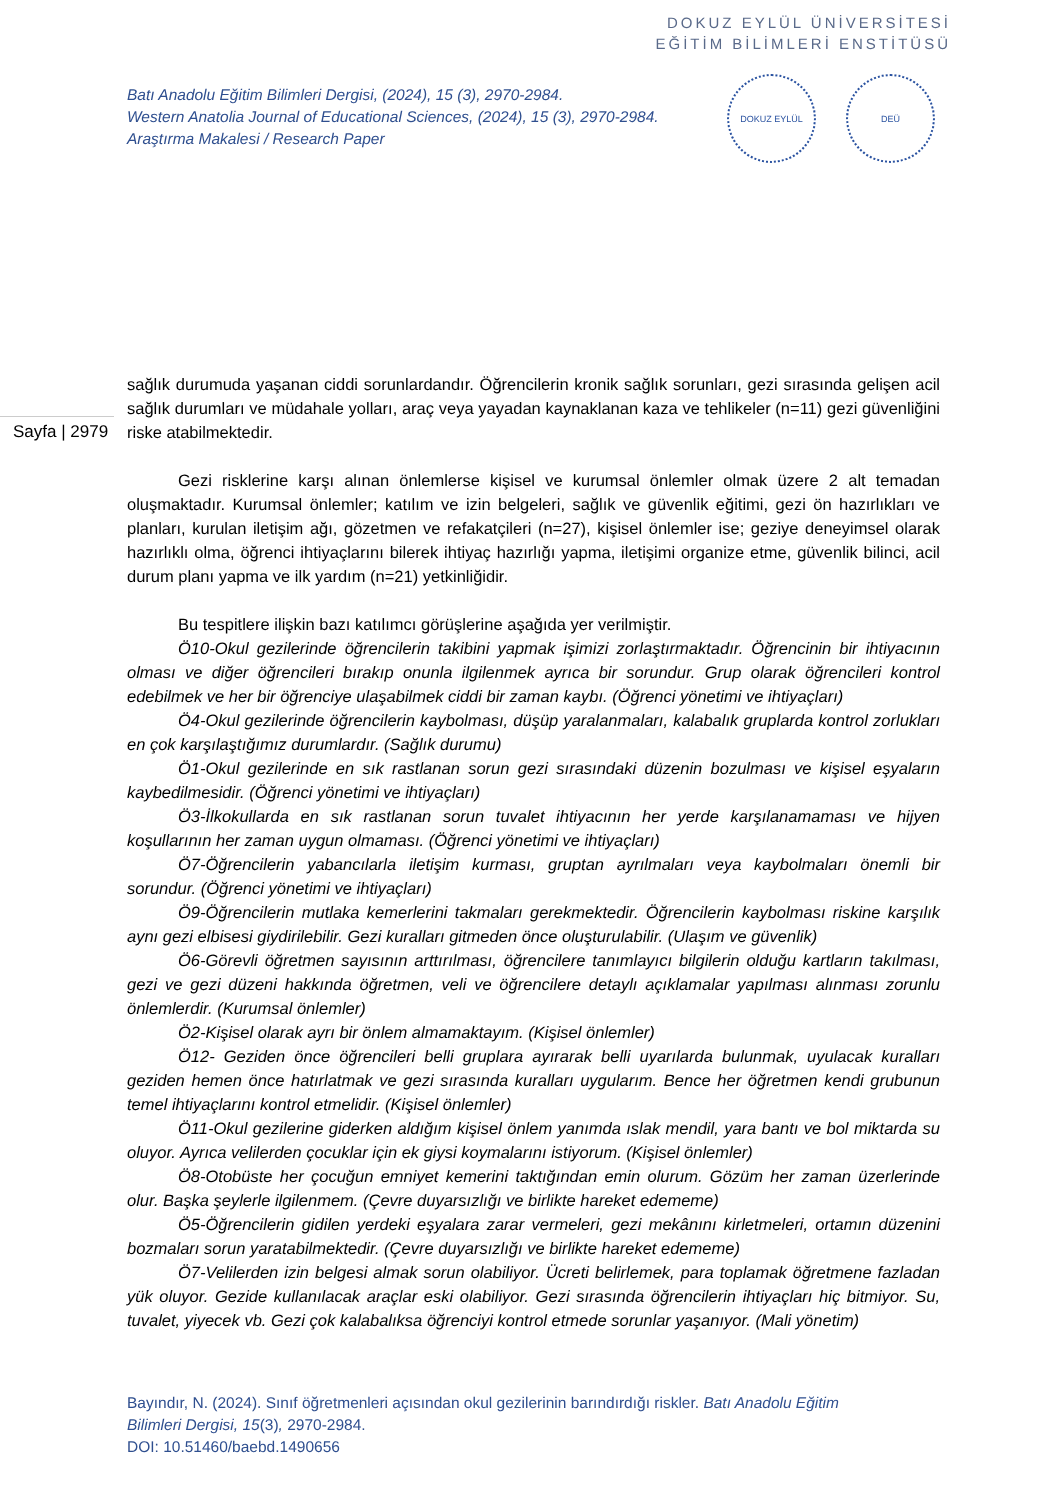DOKUZ EYLÜL ÜNİVERSİTESİ
EĞİTİM BİLİMLERİ ENSTİTÜSÜ
Batı Anadolu Eğitim Bilimleri Dergisi, (2024), 15 (3), 2970-2984.
Western Anatolia Journal of Educational Sciences, (2024), 15 (3), 2970-2984.
Araştırma Makalesi / Research Paper
DOKUZ EYLÜL DEÜ
Sayfa | 2979
sağlık durumuda yaşanan ciddi sorunlardandır. Öğrencilerin kronik sağlık sorunları, gezi sırasında gelişen acil sağlık durumları ve müdahale yolları, araç veya yayadan kaynaklanan kaza ve tehlikeler (n=11) gezi güvenliğini riske atabilmektedir.
Gezi risklerine karşı alınan önlemlerse kişisel ve kurumsal önlemler olmak üzere 2 alt temadan oluşmaktadır. Kurumsal önlemler; katılım ve izin belgeleri, sağlık ve güvenlik eğitimi, gezi ön hazırlıkları ve planları, kurulan iletişim ağı, gözetmen ve refakatçileri (n=27), kişisel önlemler ise; geziye deneyimsel olarak hazırlıklı olma, öğrenci ihtiyaçlarını bilerek ihtiyaç hazırlığı yapma, iletişimi organize etme, güvenlik bilinci, acil durum planı yapma ve ilk yardım (n=21) yetkinliğidir.
Bu tespitlere ilişkin bazı katılımcı görüşlerine aşağıda yer verilmiştir.
Ö10-Okul gezilerinde öğrencilerin takibini yapmak işimizi zorlaştırmaktadır. Öğrencinin bir ihtiyacının olması ve diğer öğrencileri bırakıp onunla ilgilenmek ayrıca bir sorundur. Grup olarak öğrencileri kontrol edebilmek ve her bir öğrenciye ulaşabilmek ciddi bir zaman kaybı. (Öğrenci yönetimi ve ihtiyaçları)
Ö4-Okul gezilerinde öğrencilerin kaybolması, düşüp yaralanmaları, kalabalık gruplarda kontrol zorlukları en çok karşılaştığımız durumlardır. (Sağlık durumu)
Ö1-Okul gezilerinde en sık rastlanan sorun gezi sırasındaki düzenin bozulması ve kişisel eşyaların kaybedilmesidir. (Öğrenci yönetimi ve ihtiyaçları)
Ö3-İlkokullarda en sık rastlanan sorun tuvalet ihtiyacının her yerde karşılanamaması ve hijyen koşullarının her zaman uygun olmaması. (Öğrenci yönetimi ve ihtiyaçları)
Ö7-Öğrencilerin yabancılarla iletişim kurması, gruptan ayrılmaları veya kaybolmaları önemli bir sorundur. (Öğrenci yönetimi ve ihtiyaçları)
Ö9-Öğrencilerin mutlaka kemerlerini takmaları gerekmektedir. Öğrencilerin kaybolması riskine karşılık aynı gezi elbisesi giydirilebilir. Gezi kuralları gitmeden önce oluşturulabilir. (Ulaşım ve güvenlik)
Ö6-Görevli öğretmen sayısının arttırılması, öğrencilere tanımlayıcı bilgilerin olduğu kartların takılması, gezi ve gezi düzeni hakkında öğretmen, veli ve öğrencilere detaylı açıklamalar yapılması alınması zorunlu önlemlerdir. (Kurumsal önlemler)
Ö2-Kişisel olarak ayrı bir önlem almamaktayım. (Kişisel önlemler)
Ö12- Geziden önce öğrencileri belli gruplara ayırarak belli uyarılarda bulunmak, uyulacak kuralları geziden hemen önce hatırlatmak ve gezi sırasında kuralları uygularım. Bence her öğretmen kendi grubunun temel ihtiyaçlarını kontrol etmelidir. (Kişisel önlemler)
Ö11-Okul gezilerine giderken aldığım kişisel önlem yanımda ıslak mendil, yara bantı ve bol miktarda su oluyor. Ayrıca velilerden çocuklar için ek giysi koymalarını istiyorum. (Kişisel önlemler)
Ö8-Otobüste her çocuğun emniyet kemerini taktığından emin olurum. Gözüm her zaman üzerlerinde olur. Başka şeylerle ilgilenmem. (Çevre duyarsızlığı ve birlikte hareket edememe)
Ö5-Öğrencilerin gidilen yerdeki eşyalara zarar vermeleri, gezi mekânını kirletmeleri, ortamın düzenini bozmaları sorun yaratabilmektedir. (Çevre duyarsızlığı ve birlikte hareket edememe)
Ö7-Velilerden izin belgesi almak sorun olabiliyor. Ücreti belirlemek, para toplamak öğretmene fazladan yük oluyor. Gezide kullanılacak araçlar eski olabiliyor. Gezi sırasında öğrencilerin ihtiyaçları hiç bitmiyor. Su, tuvalet, yiyecek vb. Gezi çok kalabalıksa öğrenciyi kontrol etmede sorunlar yaşanıyor. (Mali yönetim)
Bayındır, N. (2024). Sınıf öğretmenleri açısından okul gezilerinin barındırdığı riskler. Batı Anadolu Eğitim Bilimleri Dergisi, 15(3), 2970-2984.
DOI: 10.51460/baebd.1490656